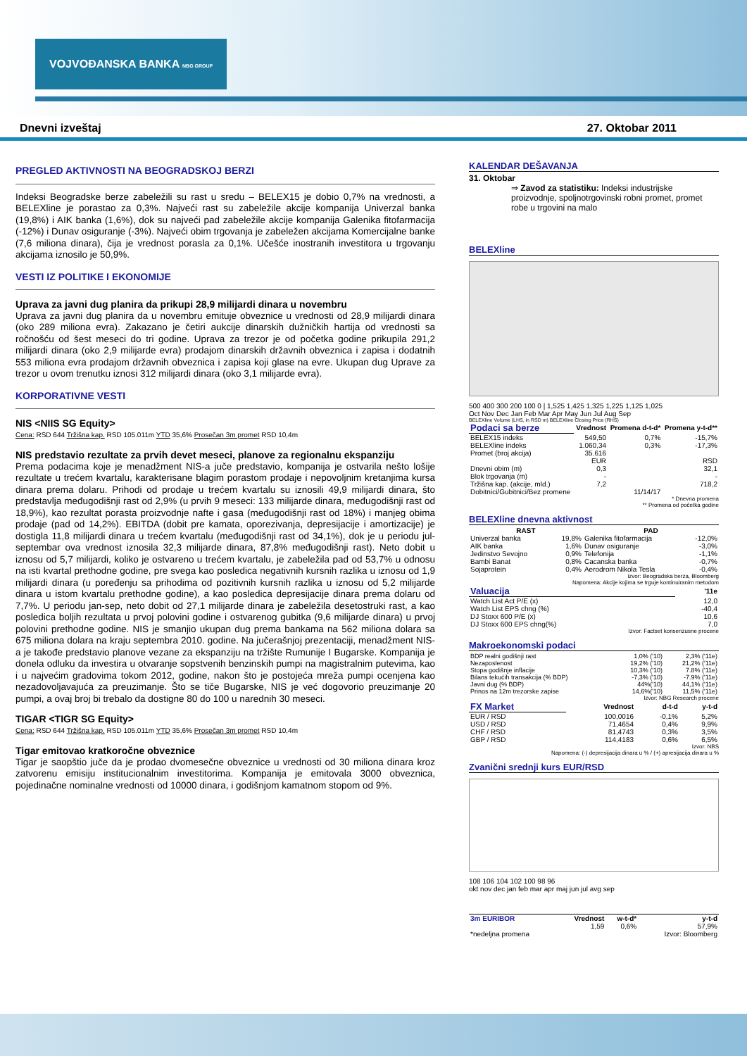VOJVOĐANSKA BANKA NBG GROUP
Dnevni izveštaj 27. Oktobar 2011
PREGLED AKTIVNOSTI NA BEOGRADSKOJ BERZI
Indeksi Beogradske berze zabeležili su rast u sredu – BELEX15 je dobio 0,7% na vrednosti, a BELEXline je porastao za 0,3%. Najveći rast su zabeležile akcije kompanija Univerzal banka (19,8%) i AIK banka (1,6%), dok su najveći pad zabeležile akcije kompanija Galenika fitofarmacija (-12%) i Dunav osiguranje (-3%). Najveći obim trgovanja je zabeležen akcijama Komercijalne banke (7,6 miliona dinara), čija je vrednost porasla za 0,1%. Učešće inostranih investitora u trgovanju akcijama iznosilo je 50,9%.
VESTI IZ POLITIKE I EKONOMIJE
Uprava za javni dug planira da prikupi 28,9 milijardi dinara u novembru
Uprava za javni dug planira da u novembru emituje obveznice u vrednosti od 28,9 milijardi dinara (oko 289 miliona evra). Zakazano je četiri aukcije dinarskih dužničkih hartija od vrednosti sa ročnošću od šest meseci do tri godine. Uprava za trezor je od početka godine prikupila 291,2 milijardi dinara (oko 2,9 milijarde evra) prodajom dinarskih državnih obveznica i zapisa i dodatnih 553 miliona evra prodajom državnih obveznica i zapisa koji glase na evre. Ukupan dug Uprave za trezor u ovom trenutku iznosi 312 milijardi dinara (oko 3,1 milijarde evra).
KORPORATIVNE VESTI
NIS <NIIS SG Equity>
Cena: RSD 644 Tržišna kap. RSD 105.011m YTD 35,6% Prosečan 3m promet RSD 10,4m
NIS predstavio rezultate za prvih devet meseci, planove za regionalnu ekspanziju
Prema podacima koje je menadžment NIS-a juče predstavio, kompanija je ostvarila nešto lošije rezultate u trećem kvartalu, karakterisane blagim porastom prodaje i nepovoljnim kretanjima kursa dinara prema dolaru. Prihodi od prodaje u trećem kvartalu su iznosili 49,9 milijardi dinara, što predstavlja međugodišnji rast od 2,9% (u prvih 9 meseci: 133 milijarde dinara, međugodišnji rast od 18,9%), kao rezultat porasta proizvodnje nafte i gasa (međugodišnji rast od 18%) i manjeg obima prodaje (pad od 14,2%). EBITDA (dobit pre kamata, oporezivanja, depresijacije i amortizacije) je dostigla 11,8 milijardi dinara u trećem kvartalu (međugodišnji rast od 34,1%), dok je u periodu jul-septembar ova vrednost iznosila 32,3 milijarde dinara, 87,8% međugodišnji rast). Neto dobit u iznosu od 5,7 milijardi, koliko je ostvareno u trećem kvartalu, je zabeležila pad od 53,7% u odnosu na isti kvartal prethodne godine, pre svega kao posledica negativnih kursnih razlika u iznosu od 1,9 milijardi dinara (u poređenju sa prihodima od pozitivnih kursnih razlika u iznosu od 5,2 milijarde dinara u istom kvartalu prethodne godine), a kao posledica depresijacije dinara prema dolaru od 7,7%. U periodu jan-sep, neto dobit od 27,1 milijarde dinara je zabeležila desetostruki rast, a kao posledica boljih rezultata u prvoj polovini godine i ostvarenog gubitka (9,6 milijarde dinara) u prvoj polovini prethodne godine. NIS je smanjio ukupan dug prema bankama na 562 miliona dolara sa 675 miliona dolara na kraju septembra 2010. godine. Na jučerašnjoj prezentaciji, menadžment NIS-a je takođe predstavio planove vezane za ekspanziju na tržište Rumunije I Bugarske. Kompanija je donela odluku da investira u otvaranje sopstvenih benzinskih pumpi na magistralnim putevima, kao i u najvećim gradovima tokom 2012, godine, nakon što je postojeća mreža pumpi ocenjena kao nezadovoljavajuća za preuzimanje. Što se tiče Bugarske, NIS je već dogovorio preuzimanje 20 pumpi, a ovaj broj bi trebalo da dostigne 80 do 100 u narednih 30 meseci.
TIGAR <TIGR SG Equity>
Cena: RSD 644 Tržišna kap. RSD 105.011m YTD 35,6% Prosečan 3m promet RSD 10,4m
Tigar emitovao kratkoročne obveznice
Tigar je saopštio juče da je prodao dvomesečne obveznice u vrednosti od 30 miliona dinara kroz zatvorenu emisiju institucionalnim investitorima. Kompanija je emitovala 3000 obveznica, pojedinačne nominalne vrednosti od 10000 dinara, i godišnjom kamatnom stopom od 9%.
KALENDAR DEŠAVANJA
31. Oktobar
⇒ Zavod za statistiku: Indeksi industrijske proizvodnje, spoljnotrgovinski robni promet, promet robe u trgovini na malo
BELEXline
500 400 300 200 100 0 | 1,525 1,425 1,325 1,225 1,125 1,025
Oct Nov Dec Jan Feb Mar Apr May Jun Jul Aug Sep
BELEXline Volume (LHS, in RSD m) BELEXline Closing Price (RHS)
| Podaci sa berze | Vrednost | Promena d-t-d* | Promena y-t-d** |
| --- | --- | --- | --- |
| BELEX15 indeks | 549,50 | 0,7% | -15,7% |
| BELEXline indeks | 1.060,34 | 0,3% | -17,3% |
| Promet (broj akcija) | 35.616 | | |
| | EUR | | RSD |
| Dnevni obim (m) | 0,3 | | 32,1 |
| Blok trgovanja (m) | - | | - |
| Tržišna kap. (akcije, mld.) | 7,2 | | 718,2 |
| Dobitnici/Gubitnici/Bez promene | | 11/14/17 | |
* Dnevna promena
** Promena od početka godine
BELEXline dnevna aktivnost
| RAST | | PAD | |
| --- | --- | --- | --- |
| Univerzal banka | 19,8% | Galenika fitofarmacija | -12,0% |
| AIK banka | 1,6% | Dunav osiguranje | -3,0% |
| Jedinstvo Sevojno | 0,9% | Telefonija | -1,1% |
| Bambi Banat | 0,8% | Cacanska banka | -0,7% |
| Sojaprotein | 0,4% | Aerodrom Nikola Tesla | -0,4% |
izvor: Beogradska berza, Bloomberg
Napomena: Akcije kojima se trguje kontinuiranim metodom
| Valuacija | '11e |
| --- | --- |
| Watch List Act P/E (x) | 12,0 |
| Watch List EPS chng (%) | -40,4 |
| DJ Stoxx 600 P/E (x) | 10,6 |
| DJ Stoxx 600 EPS chng(%) | 7,0 |
Izvor: Factset konsenzusne procene
Makroekonomski podaci
| BDP realni godišnji rast | 1,0% ('10) | 2,3% ('11e) |
| Nezaposlenost | 19,2% ('10) | 21,2% ('11e) |
| Stopa godišnje inflacije | 10,3% ('10) | 7.8% ('11e) |
| Bilans tekućih transakcija (% BDP) | -7,3% ('10) | -7.9% ('11e) |
| Javni dug (% BDP) | 44%('10) | 44,1% ('11e) |
| Prinos na 12m trezorske zapise | 14,6%('10) | 11,5% ('11e) |
Izvor: NBG Research procene
| FX Market | Vrednost | d-t-d | y-t-d |
| --- | --- | --- | --- |
| EUR / RSD | 100,0016 | -0,1% | 5,2% |
| USD / RSD | 71,4654 | 0,4% | 9,9% |
| CHF / RSD | 81,4743 | 0,3% | 3,5% |
| GBP / RSD | 114,4183 | 0,6% | 6,5% |
Izvor: NBS
Napomena: (-) depresijacija dinara u % / (+) apresijacija dinara u %
Zvanični srednji kurs EUR/RSD
108 106 104 102 100 98 96
okt nov dec jan feb mar apr maj jun jul avg sep
| 3m EURIBOR | Vrednost | w-t-d* | y-t-d |
| --- | --- | --- | --- |
| | 1,59 | 0,6% | 57,9% |
| *nedeljna promena | | | Izvor: Bloomberg |